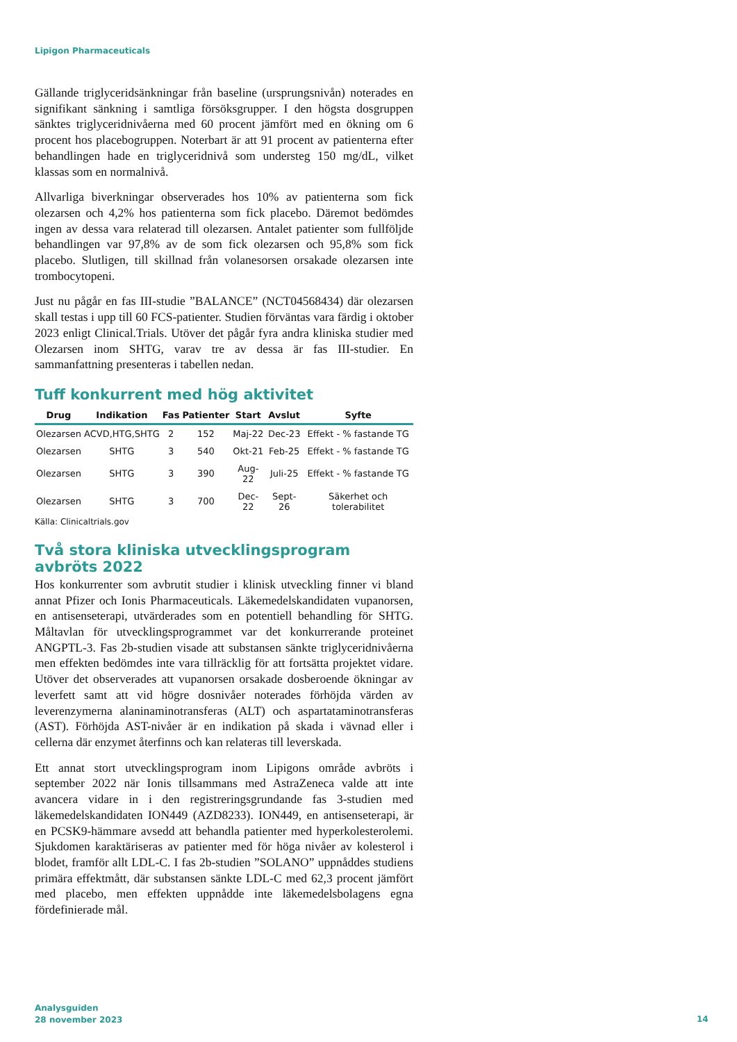Lipigon Pharmaceuticals
Gällande triglyceridsänkningar från baseline (ursprungsnivån) noterades en signifikant sänkning i samtliga försöksgrupper. I den högsta dosgruppen sänktes triglyceridnivåerna med 60 procent jämfört med en ökning om 6 procent hos placebogruppen. Noterbart är att 91 procent av patienterna efter behandlingen hade en triglyceridnivå som understeg 150 mg/dL, vilket klassas som en normalnivå.
Allvarliga biverkningar observerades hos 10% av patienterna som fick olezarsen och 4,2% hos patienterna som fick placebo. Däremot bedömdes ingen av dessa vara relaterad till olezarsen. Antalet patienter som fullföljde behandlingen var 97,8% av de som fick olezarsen och 95,8% som fick placebo. Slutligen, till skillnad från volanesorsen orsakade olezarsen inte trombocytopeni.
Just nu pågår en fas III-studie ”BALANCE” (NCT04568434) där olezarsen skall testas i upp till 60 FCS-patienter. Studien förväntas vara färdig i oktober 2023 enligt Clinical.Trials. Utöver det pågår fyra andra kliniska studier med Olezarsen inom SHTG, varav tre av dessa är fas III-studier. En sammanfattning presenteras i tabellen nedan.
Tuff konkurrent med hög aktivitet
| Drug | Indikation | Fas | Patienter | Start | Avslut | Syfte |
| --- | --- | --- | --- | --- | --- | --- |
| Olezarsen | ACVD,HTG,SHTG | 2 | 152 | Maj-22 | Dec-23 | Effekt - % fastande TG |
| Olezarsen | SHTG | 3 | 540 | Okt-21 | Feb-25 | Effekt - % fastande TG |
| Olezarsen | SHTG | 3 | 390 | Aug-22 | Juli-25 | Effekt - % fastande TG |
| Olezarsen | SHTG | 3 | 700 | Dec-22 | Sept-26 | Säkerhet och tolerabilitet |
Källa: Clinicaltrials.gov
Två stora kliniska utvecklingsprogram avbröts 2022
Hos konkurrenter som avbrutit studier i klinisk utveckling finner vi bland annat Pfizer och Ionis Pharmaceuticals. Läkemedelskandidaten vupanorsen, en antisenseterapi, utvärderades som en potentiell behandling för SHTG. Måltavlan för utvecklingsprogrammet var det konkurrerande proteinet ANGPTL-3. Fas 2b-studien visade att substansen sänkte triglyceridnivåerna men effekten bedömdes inte vara tillräcklig för att fortsätta projektet vidare. Utöver det observerades att vupanorsen orsakade dosberoende ökningar av leverfett samt att vid högre dosnivåer noterades förhöjda värden av leverenzymerna alaninaminotransferas (ALT) och aspartataminotransferas (AST). Förhöjda AST-nivåer är en indikation på skada i vävnad eller i cellerna där enzymet återfinns och kan relateras till leverskada.
Ett annat stort utvecklingsprogram inom Lipigons område avbröts i september 2022 när Ionis tillsammans med AstraZeneca valde att inte avancera vidare in i den registreringsgrundande fas 3-studien med läkemedelskandidaten ION449 (AZD8233). ION449, en antisenseterapi, är en PCSK9-hämmare avsedd att behandla patienter med hyperkolesterolemi. Sjukdomen karaktäriseras av patienter med för höga nivåer av kolesterol i blodet, framför allt LDL-C. I fas 2b-studien ”SOLANO” uppnåddes studiens primära effektmått, där substansen sänkte LDL-C med 62,3 procent jämfört med placebo, men effekten uppnådde inte läkemedelsbolagens egna fördefinierade mål.
Analysguiden
28 november 2023
14